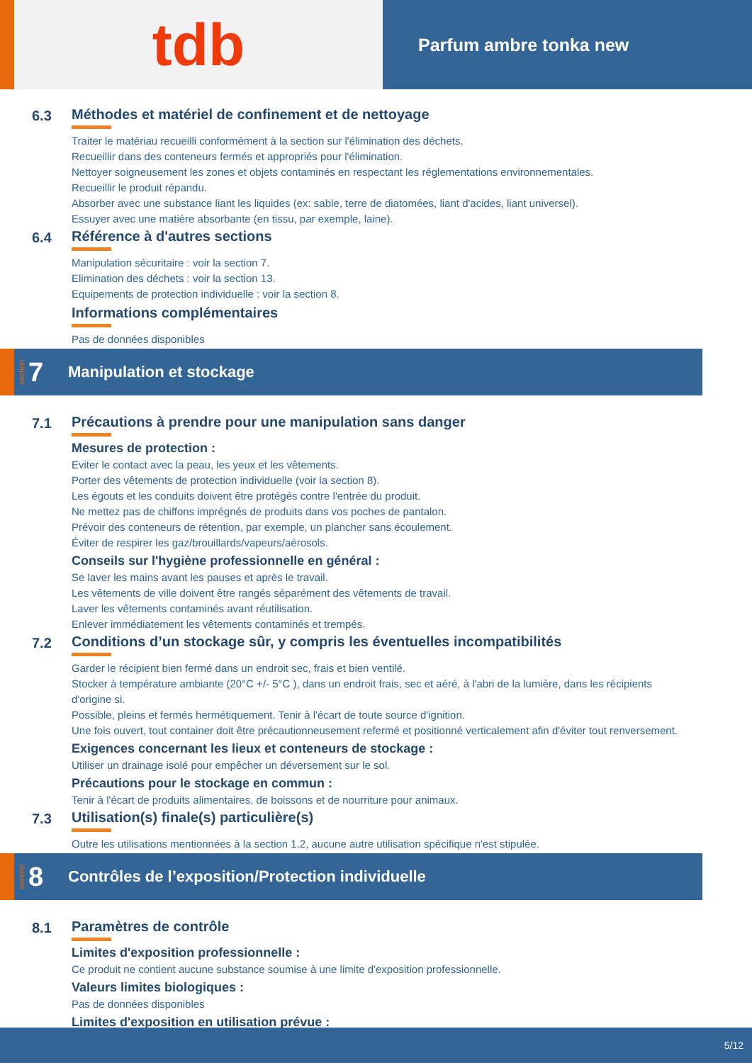tdb
Parfum ambre tonka new
6.3 Méthodes et matériel de confinement et de nettoyage
Traiter le matériau recueilli conformément à la section sur l'élimination des déchets.
Recueillir dans des conteneurs fermés et appropriés pour l'élimination.
Nettoyer soigneusement les zones et objets contaminés en respectant les réglementations environnementales.
Recueillir le produit répandu.
Absorber avec une substance liant les liquides (ex: sable, terre de diatomées, liant d'acides, liant universel).
Essuyer avec une matière absorbante (en tissu, par exemple, laine).
6.4 Référence à d'autres sections
Manipulation sécuritaire : voir la section 7.
Elimination des déchets : voir la section 13.
Equipements de protection individuelle : voir la section 8.
Informations complémentaires
Pas de données disponibles
section 7 Manipulation et stockage
7.1 Précautions à prendre pour une manipulation sans danger
Mesures de protection :
Eviter le contact avec la peau, les yeux et les vêtements.
Porter des vêtements de protection individuelle (voir la section 8).
Les égouts et les conduits doivent être protégés contre l'entrée du produit.
Ne mettez pas de chiffons imprégnés de produits dans vos poches de pantalon.
Prévoir des conteneurs de rétention, par exemple, un plancher sans écoulement.
Éviter de respirer les gaz/brouillards/vapeurs/aérosols.
Conseils sur l'hygiène professionnelle en général :
Se laver les mains avant les pauses et après le travail.
Les vêtements de ville doivent être rangés séparément des vêtements de travail.
Laver les vêtements contaminés avant réutilisation.
Enlever immédiatement les vêtements contaminés et trempés.
7.2 Conditions d’un stockage sûr, y compris les éventuelles incompatibilités
Garder le récipient bien fermé dans un endroit sec, frais et bien ventilé.
Stocker à température ambiante (20°C +/- 5°C ), dans un endroit frais, sec et aéré, à l'abri de la lumière, dans les récipients d'origine si.
Possible, pleins et fermés hermétiquement. Tenir à l'écart de toute source d'ignition.
Une fois ouvert, tout container doit être précautionneusement refermé et positionné verticalement afin d'éviter tout renversement.
Exigences concernant les lieux et conteneurs de stockage :
Utiliser un drainage isolé pour empêcher un déversement sur le sol.
Précautions pour le stockage en commun :
Tenir à l'écart de produits alimentaires, de boissons et de nourriture pour animaux.
7.3 Utilisation(s) finale(s) particulière(s)
Outre les utilisations mentionnées à la section 1.2, aucune autre utilisation spécifique n'est stipulée.
section 8 Contrôles de l’exposition/Protection individuelle
8.1 Paramètres de contrôle
Limites d'exposition professionnelle :
Ce produit ne contient aucune substance soumise à une limite d'exposition professionnelle.
Valeurs limites biologiques :
Pas de données disponibles
Limites d'exposition en utilisation prévue :
5/12